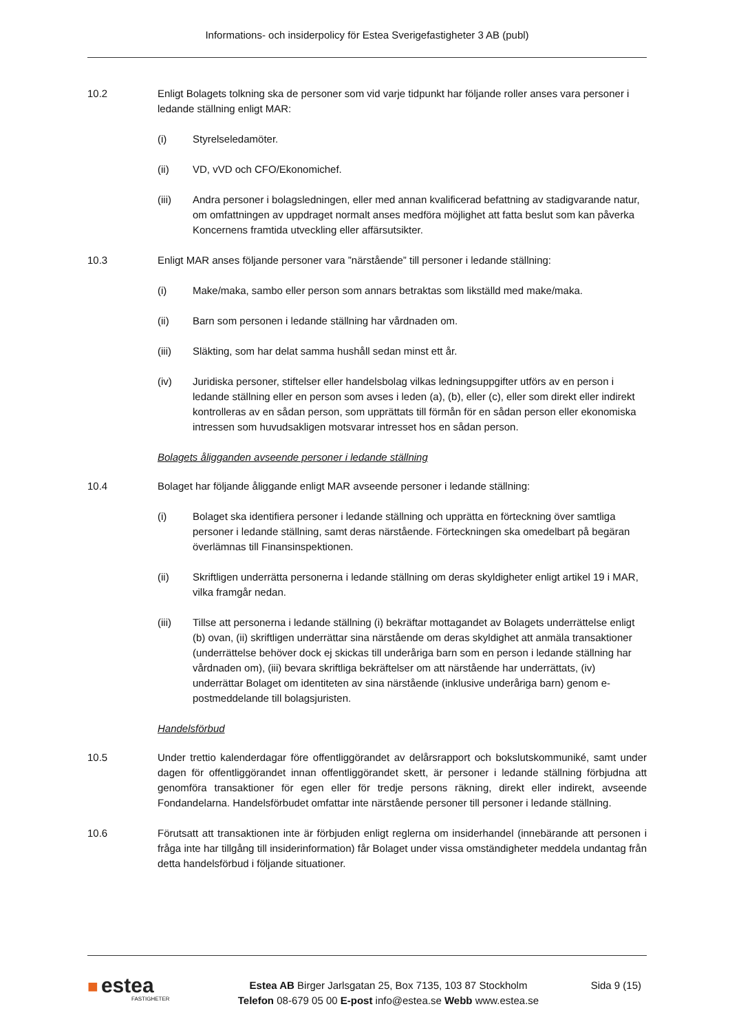Informations- och insiderpolicy för Estea Sverigefastigheter 3 AB (publ)
10.2 Enligt Bolagets tolkning ska de personer som vid varje tidpunkt har följande roller anses vara personer i ledande ställning enligt MAR:
(i) Styrelseledamöter.
(ii) VD, vVD och CFO/Ekonomichef.
(iii) Andra personer i bolagsledningen, eller med annan kvalificerad befattning av stadigvarande natur, om omfattningen av uppdraget normalt anses medföra möjlighet att fatta beslut som kan påverka Koncernens framtida utveckling eller affärsutsikter.
10.3 Enligt MAR anses följande personer vara ”närstående” till personer i ledande ställning:
(i) Make/maka, sambo eller person som annars betraktas som likställd med make/maka.
(ii) Barn som personen i ledande ställning har vårdnaden om.
(iii) Släkting, som har delat samma hushåll sedan minst ett år.
(iv) Juridiska personer, stiftelser eller handelsbolag vilkas ledningsuppgifter utförs av en person i ledande ställning eller en person som avses i leden (a), (b), eller (c), eller som direkt eller indirekt kontrolleras av en sådan person, som upprättats till förmån för en sådan person eller ekonomiska intressen som huvudsakligen motsvarar intresset hos en sådan person.
Bolagets åligganden avseende personer i ledande ställning
10.4 Bolaget har följande åliggande enligt MAR avseende personer i ledande ställning:
(i) Bolaget ska identifiera personer i ledande ställning och upprätta en förteckning över samtliga personer i ledande ställning, samt deras närstående. Förteckningen ska omedelbart på begäran överlämnas till Finansinspektionen.
(ii) Skriftligen underrätta personerna i ledande ställning om deras skyldigheter enligt artikel 19 i MAR, vilka framgår nedan.
(iii) Tillse att personerna i ledande ställning (i) bekräftar mottagandet av Bolagets underrättelse enligt (b) ovan, (ii) skriftligen underrättar sina närstående om deras skyldighet att anmäla transaktioner (underrättelse behöver dock ej skickas till underåriga barn som en person i ledande ställning har vårdnaden om), (iii) bevara skriftliga bekräftelser om att närstående har underrättats, (iv) underrättar Bolaget om identiteten av sina närstående (inklusive underåriga barn) genom e-postmeddelande till bolagsjuristen.
Handelsförbud
10.5 Under trettio kalenderdagar före offentliggörandet av delårsrapport och bokslutskommuniké, samt under dagen för offentliggörandet innan offentliggörandet skett, är personer i ledande ställning förbjudna att genomföra transaktioner för egen eller för tredje persons räkning, direkt eller indirekt, avseende Fondandelarna. Handelsförbudet omfattar inte närstående personer till personer i ledande ställning.
10.6 Förutsatt att transaktionen inte är förbjuden enligt reglerna om insiderhandel (innebärande att personen i fråga inte har tillgång till insiderinformation) får Bolaget under vissa omständigheter meddela undantag från detta handelsförbud i följande situationer.
■ estea
FASTIGHETER
Estea AB Birger Jarlsgatan 25, Box 7135, 103 87 Stockholm
Telefon 08-679 05 00 E-post info@estea.se Webb www.estea.se
Sida 9 (15)